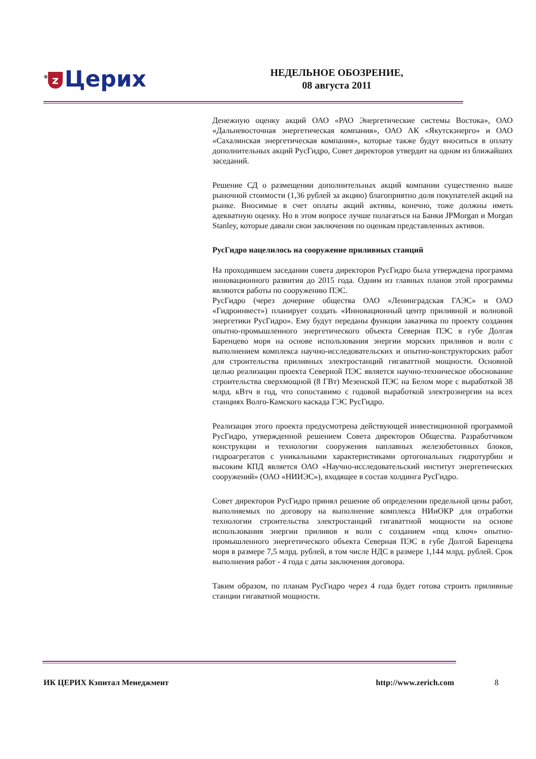<sup>®</sup> z Церих
НЕДЕЛЬНОЕ ОБОЗРЕНИЕ,
08 августа 2011
Денежную оценку акций ОАО «РАО Энергетические системы Востока», ОАО «Дальневосточная энергетическая компания», ОАО АК «Якутскэнерго» и ОАО «Сахалинская энергетическая компания», которые также будут вноситься в оплату дополнительных акций РусГидро, Совет директоров утвердит на одном из ближайших заседаний.
Решение СД о размещении дополнительных акций компании существенно выше рыночной стоимости (1,36 рублей за акцию) благоприятно доля покупателей акций на рынке. Вносимые в счет оплаты акций активы, конечно, тоже должны иметь адекватную оценку. Но в этом вопросе лучше полагаться на Банки JPMorgan и Morgan Stanley, которые давали свои заключения по оценкам представленных активов.
РусГидро нацелилось на сооружение приливных станций
На проходившем заседании совета директоров РусГидро была утверждена программа инновационного развития до 2015 года. Одним из главных планов этой программы являются работы по сооружению ПЭС.
РусГидро (через дочерние общества ОАО «Ленинградская ГАЭС» и ОАО «Гидроинвест») планирует создать «Инновационный центр приливной и волновой энергетики РусГидро». Ему будут переданы функции заказчика по проекту создания опытно-промышленного энергетического объекта Северная ПЭС в губе Долгая Баренцево моря на основе использования энергии морских приливов и волн с выполнением комплекса научно-исследовательских и опытно-конструкторских работ для строительства приливных электростанций гигаваттной мощности. Основной целью реализации проекта Северной ПЭС является научно-техническое обоснование строительства сверхмощной (8 ГВт) Мезенской ПЭС на Белом море с выработкой 38 млрд. кВтч в год, что сопоставимо с годовой выработкой электроэнергии на всех станциях Волго-Камского каскада ГЭС РусГидро.
Реализация этого проекта предусмотрена действующей инвестиционной программой РусГидро, утвержденной решением Совета директоров Общества. Разработчиком конструкции и технологии сооружения наплавных железобетонных блоков, гидроагрегатов с уникальными характеристиками ортогональных гидротурбин и высоким КПД является ОАО «Научно-исследовательский институт энергетических сооружений» (ОАО «НИИЭС»), входящее в состав холдинга РусГидро.
Совет директоров РусГидро принял решение об определении предельной цены работ, выполняемых по договору на выполнение комплекса НИиОКР для отработки технологии строительства электростанций гигаваттной мощности на основе использования энергии приливов и волн с созданием «под ключ» опытно-промышленного энергетического объекта Северная ПЭС в губе Долгой Баренцева моря в размере 7,5 млрд. рублей, в том числе НДС в размере 1,144 млрд. рублей. Срок выполнения работ - 4 года с даты заключения договора.
Таким образом, по планам РусГидро через 4 года будет готова строить приливные станции гигаватной мощности.
ИК ЦЕРИХ Кэпитал Менеджмент http://www.zerich.com 8